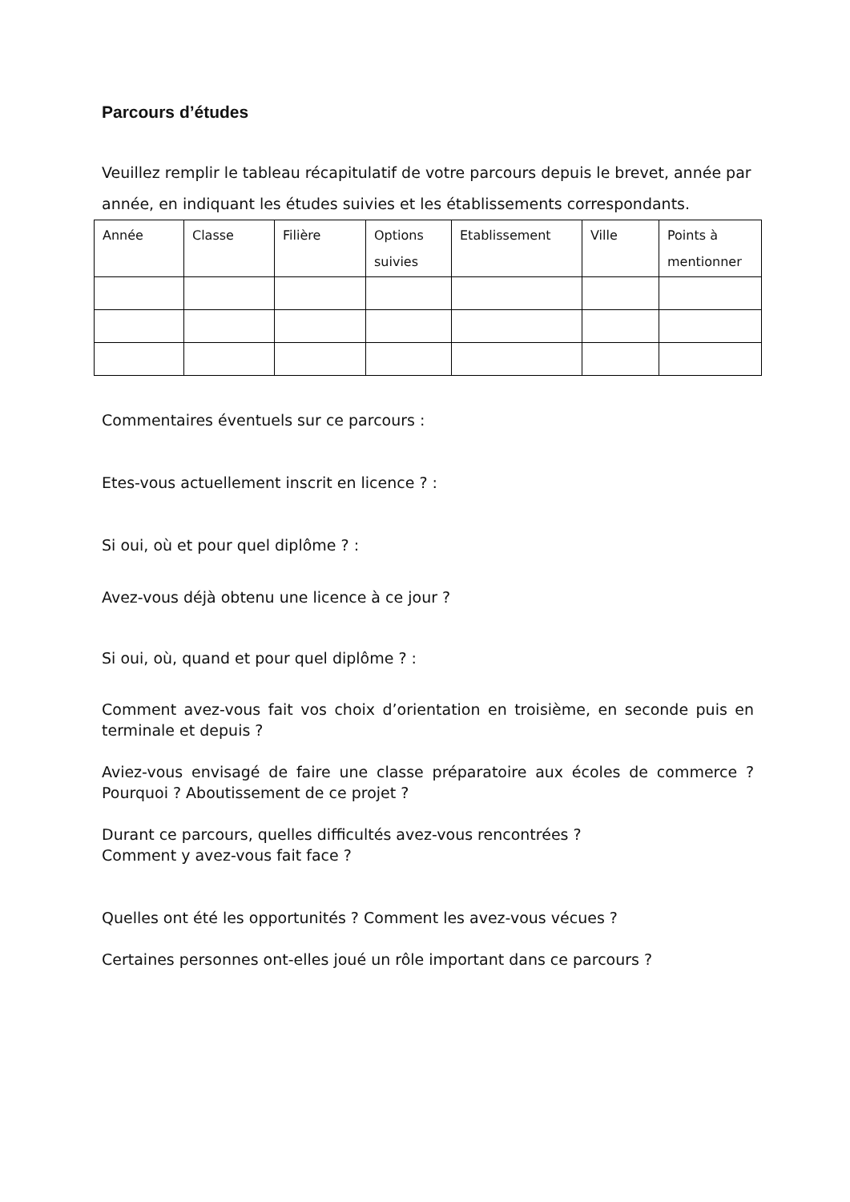Parcours d’études
Veuillez remplir le tableau récapitulatif de votre parcours depuis le brevet, année par année, en indiquant les études suivies et les établissements correspondants.
| Année | Classe | Filière | Options suivies | Etablissement | Ville | Points à mentionner |
Commentaires éventuels sur ce parcours :
Etes-vous actuellement inscrit en licence ? :
Si oui, où et pour quel diplôme ? :
Avez-vous déjà obtenu une licence à ce jour ?
Si oui, où, quand et pour quel diplôme ? :
Comment avez-vous fait vos choix d’orientation en troisième, en seconde puis en terminale et depuis ?
Aviez-vous envisagé de faire une classe préparatoire aux écoles de commerce ? Pourquoi ? Aboutissement de ce projet ?
Durant ce parcours, quelles difficultés avez-vous rencontrées ?
Comment y avez-vous fait face ?
Quelles ont été les opportunités ? Comment les avez-vous vécues ?
Certaines personnes ont-elles joué un rôle important dans ce parcours ?